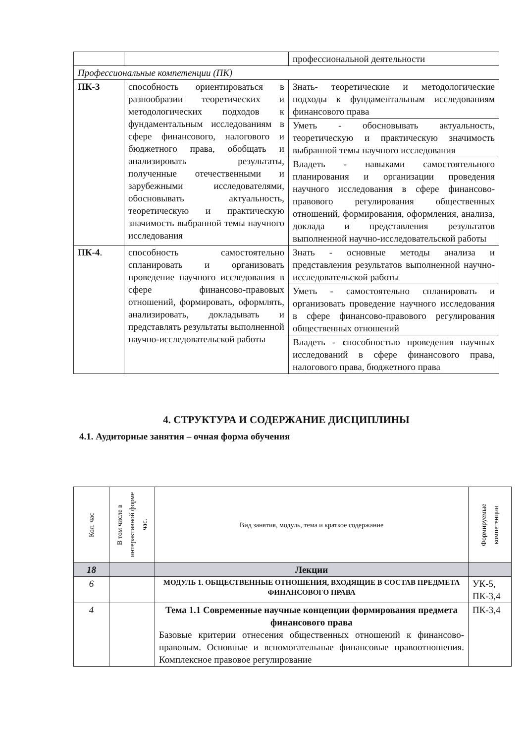| | | профессиональной деятельности |
| Профессиональные компетенции (ПК) | | |
| ПК-3 | способность ориентироваться в разнообразии теоретических и методологических подходов к фундаментальным исследованиям в сфере финансового, налогового и бюджетного права, обобщать и анализировать результаты, полученные отечественными и зарубежными исследователями, обосновывать актуальность, теоретическую и практическую значимость выбранной темы научного исследования | / Знать- теоретические и методологические подходы к фундаментальным исследованиям финансового права / / Уметь - обосновывать актуальность, теоретическую и практическую значимость выбранной темы научного исследования / / Владеть - навыками самостоятельного планирования и организации проведения научного исследования в сфере финансово-правового регулирования общественных отношений, формирования, оформления, анализа, доклада и представления результатов выполненной научно-исследовательской работы / |
| ПК-4 . | способность самостоятельно спланировать и организовать проведение научного исследования в сфере финансово-правовых отношений, формировать, оформлять, анализировать, докладывать и представлять результаты выполненной научно-исследовательской работы | / Знать - основные методы анализа и представления результатов выполненной научно-исследовательской работы / / Уметь - самостоятельно спланировать и организовать проведение научного исследования в сфере финансово-правового регулирования общественных отношений / / Владеть - с пособностью проведения научных исследований в сфере финансового права, налогового права, бюджетного права / |
4. СТРУКТУРА И СОДЕРЖАНИЕ ДИСЦИПЛИНЫ
4.1. Аудиторные занятия – очная форма обучения
| Кол. час | В том числе в интерактивной форме час. | Вид занятия, модуль, тема и краткое содержание | Формируемые компетенции |
| --- | --- | --- | --- |
| 18 | | Лекции | |
| 6 | | МОДУЛЬ 1. ОБЩЕСТВЕННЫЕ ОТНОШЕНИЯ, ВХОДЯЩИЕ В СОСТАВ ПРЕДМЕТА ФИНАНСОВОГО ПРАВА | УК-5, ПК-3,4 |
| 4 | | Тема 1.1 Современные научные концепции формирования предмета финансового права Базовые критерии отнесения общественных отношений к финансово-правовым. Основные и вспомогательные финансовые правоотношения. Комплексное правовое регулирование | ПК-3,4 |